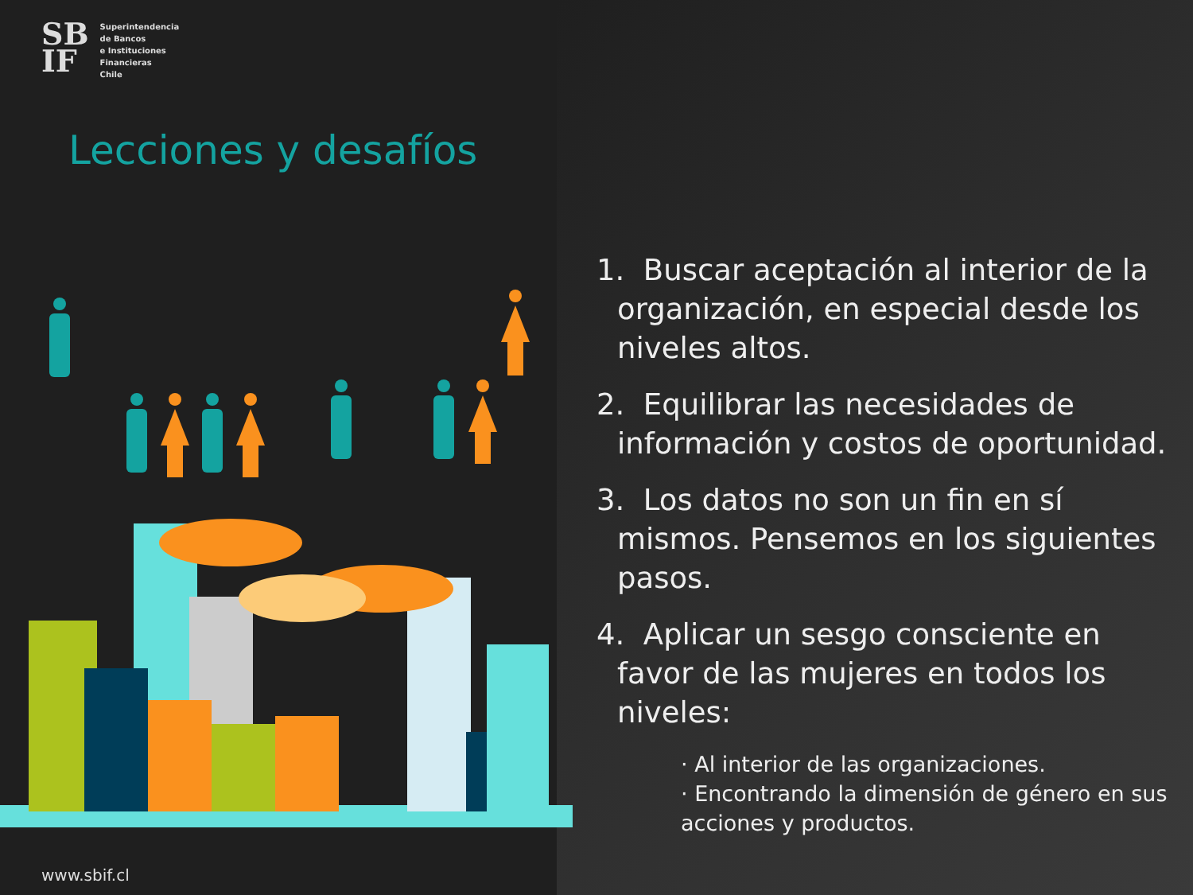SB
IF
Superintendencia
de Bancos
e Instituciones
Financieras
Chile
Lecciones y desafíos
1. Buscar aceptación al interior de la organización, en especial desde los niveles altos.
2. Equilibrar las necesidades de información y costos de oportunidad.
3. Los datos no son un fin en sí mismos. Pensemos en los siguientes pasos.
4. Aplicar un sesgo consciente en favor de las mujeres en todos los niveles:
· Al interior de las organizaciones.
· Encontrando la dimensión de género en sus acciones y productos.
www.sbif.cl